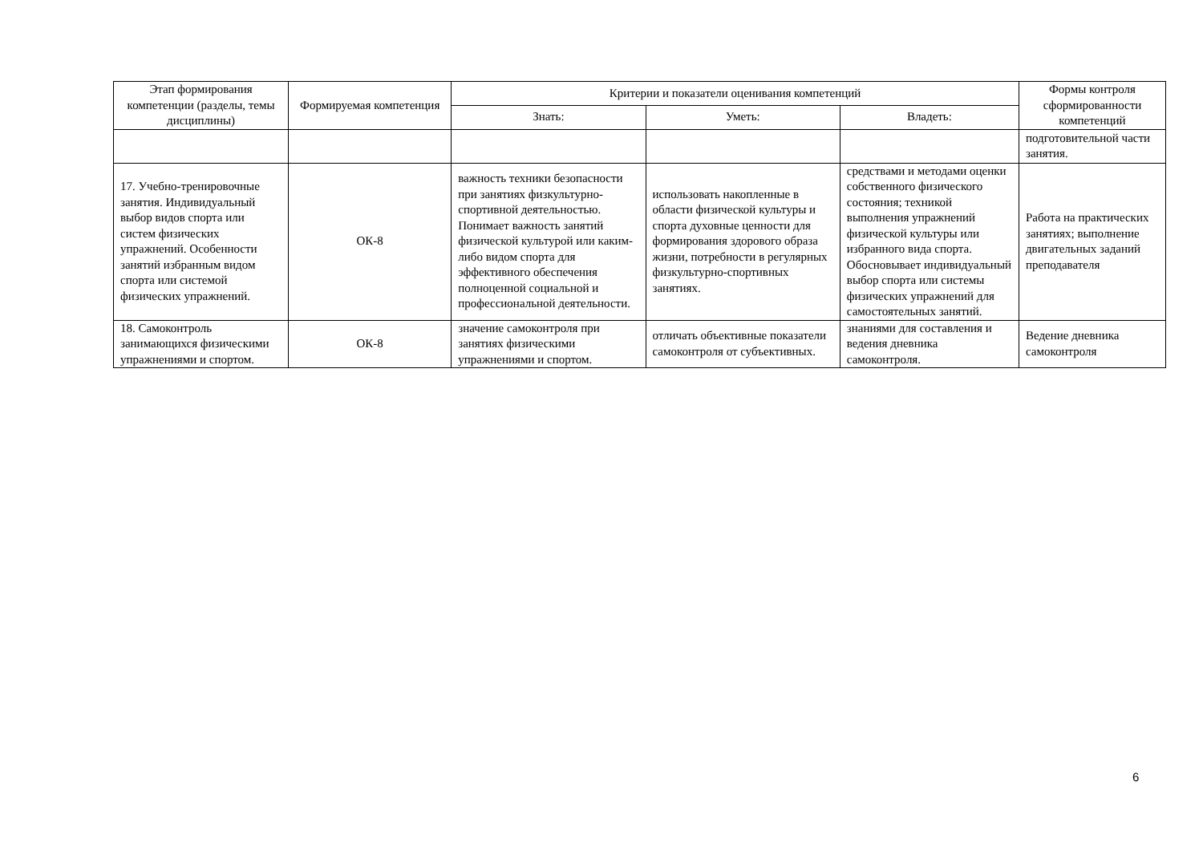| Этап формирования компетенции (разделы, темы дисциплины) | Формируемая компетенция | Критерии и показатели оценивания компетенций | | | Формы контроля сформированности компетенций |
| --- | --- | --- | --- | --- | --- |
| | | Знать: | Уметь: | Владеть: | |
| | | | | | подготовительной части занятия. |
| 17. Учебно-тренировочные занятия. Индивидуальный выбор видов спорта или систем физических упражнений. Особенности занятий избранным видом спорта или системой физических упражнений. | ОК-8 | важность техники безопасности при занятиях физкультурно-спортивной деятельностью. Понимает важность занятий физической культурой или каким-либо видом спорта для эффективного обеспечения полноценной социальной и профессиональной деятельности. | использовать накопленные в области физической культуры и спорта духовные ценности для формирования здорового образа жизни, потребности в регулярных физкультурно-спортивных занятиях. | средствами и методами оценки собственного физического состояния; техникой выполнения упражнений физической культуры или избранного вида спорта. Обосновывает индивидуальный выбор спорта или системы физических упражнений для самостоятельных занятий. | Работа на практических занятиях; выполнение двигательных заданий преподавателя |
| 18. Самоконтроль занимающихся физическими упражнениями и спортом. | ОК-8 | значение самоконтроля при занятиях физическими упражнениями и спортом. | отличать объективные показатели самоконтроля от субъективных. | знаниями для составления и ведения дневника самоконтроля. | Ведение дневника самоконтроля |
6